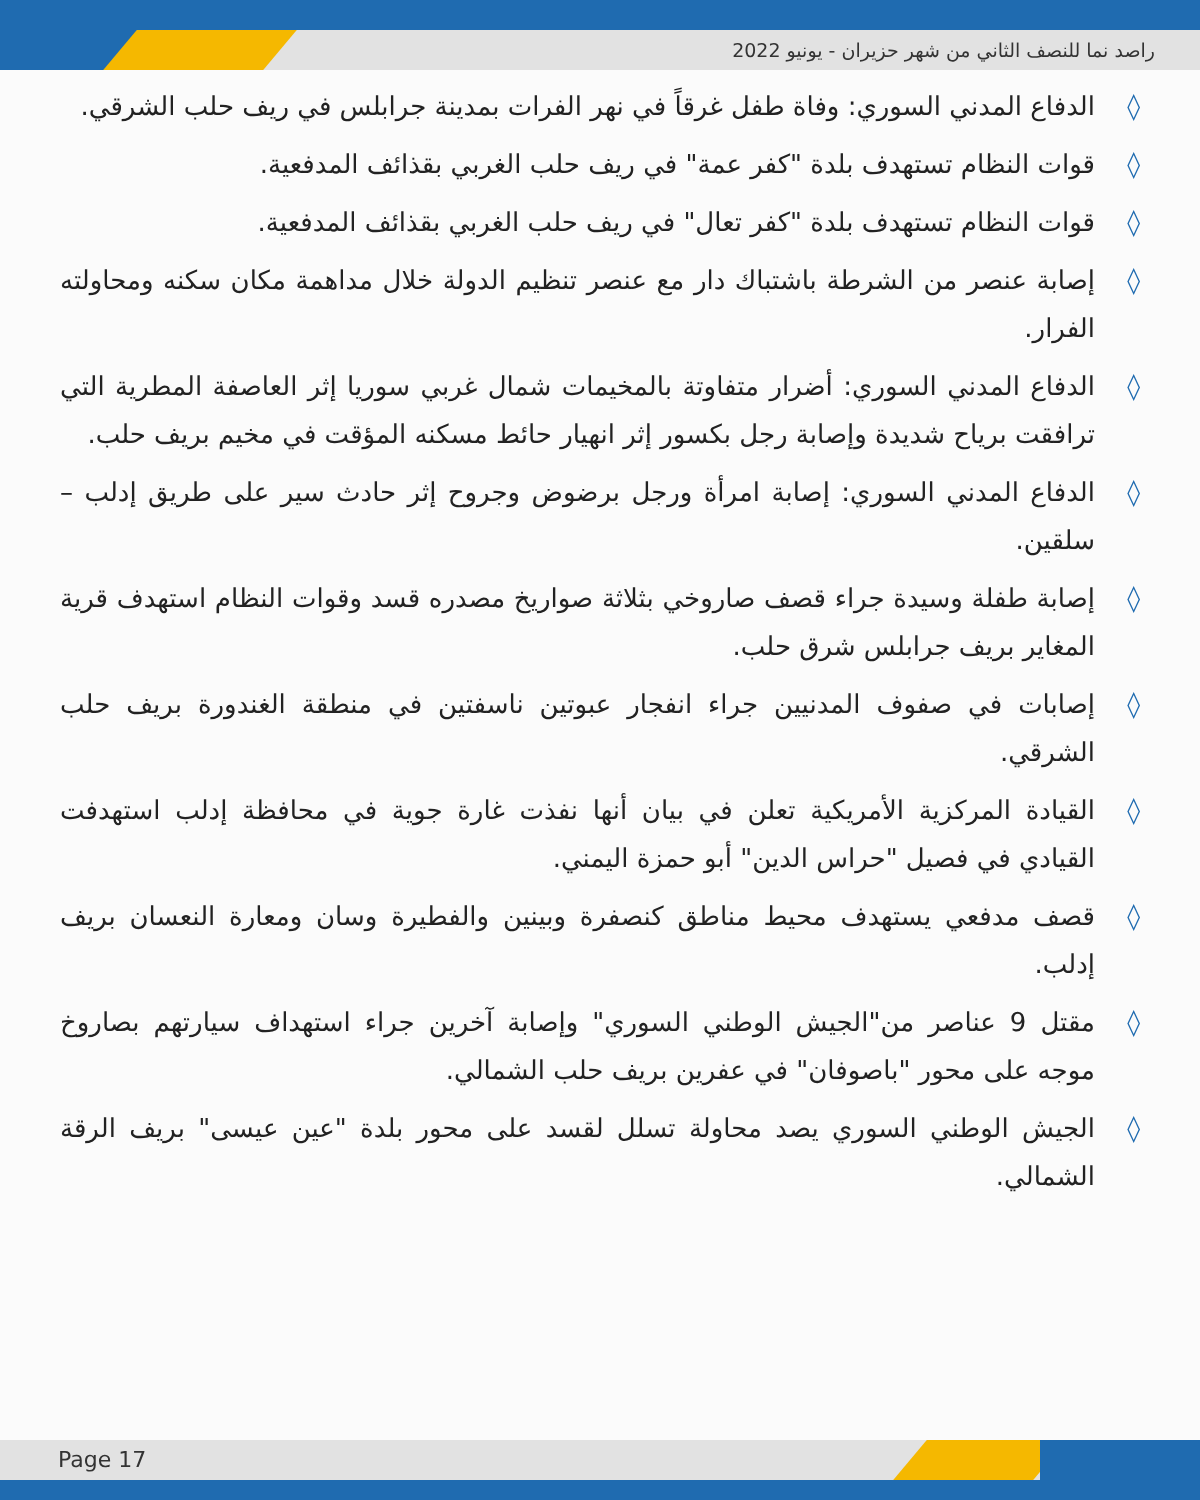راصد نما للنصف الثاني من شهر حزيران - يونيو 2022
◊ الدفاع المدني السوري: وفاة طفل غرقاً في نهر الفرات بمدينة جرابلس في ريف حلب الشرقي.
◊ قوات النظام تستهدف بلدة "كفر عمة" في ريف حلب الغربي بقذائف المدفعية.
◊ قوات النظام تستهدف بلدة "كفر تعال" في ريف حلب الغربي بقذائف المدفعية.
◊ إصابة عنصر من الشرطة باشتباك دار مع عنصر تنظيم الدولة خلال مداهمة مكان سكنه ومحاولته الفرار.
◊ الدفاع المدني السوري: أضرار متفاوتة بالمخيمات شمال غربي سوريا إثر العاصفة المطرية التي ترافقت برياح شديدة وإصابة رجل بكسور إثر انهيار حائط مسكنه المؤقت في مخيم بريف حلب.
◊ الدفاع المدني السوري: إصابة امرأة ورجل برضوض وجروح إثر حادث سير على طريق إدلب – سلقين.
◊ إصابة طفلة وسيدة جراء قصف صاروخي بثلاثة صواريخ مصدره قسد وقوات النظام استهدف قرية المغاير بريف جرابلس شرق حلب.
◊ إصابات في صفوف المدنيين جراء انفجار عبوتين ناسفتين في منطقة الغندورة بريف حلب الشرقي.
◊ القيادة المركزية الأمريكية تعلن في بيان أنها نفذت غارة جوية في محافظة إدلب استهدفت القيادي في فصيل "حراس الدين" أبو حمزة اليمني.
◊ قصف مدفعي يستهدف محيط مناطق كنصفرة وبينين والفطيرة وسان ومعارة النعسان بريف إدلب.
◊ مقتل 9 عناصر من"الجيش الوطني السوري" وإصابة آخرين جراء استهداف سيارتهم بصاروخ موجه على محور "باصوفان" في عفرين بريف حلب الشمالي.
◊ الجيش الوطني السوري يصد محاولة تسلل لقسد على محور بلدة "عين عيسى" بريف الرقة الشمالي.
Page 17